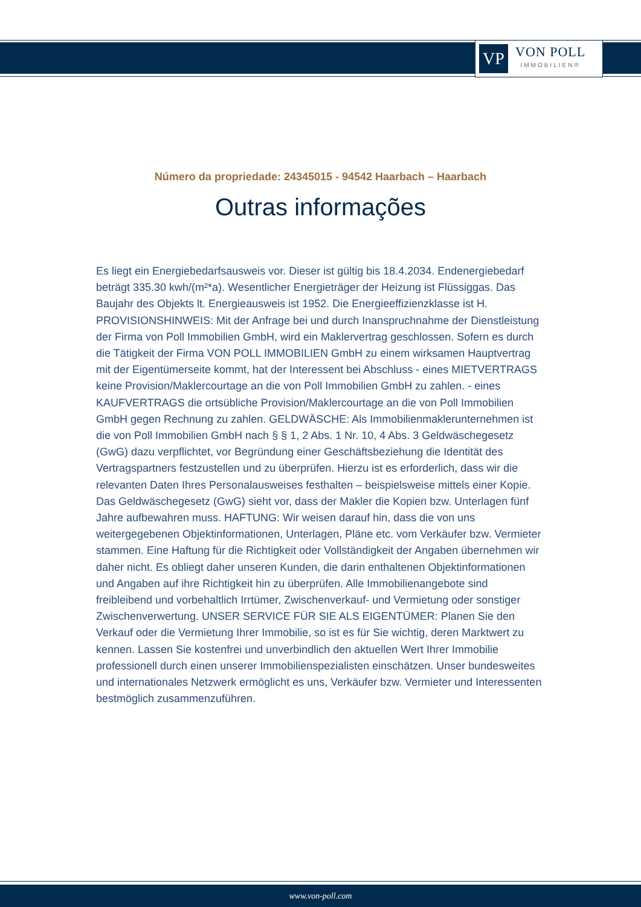VP
VON POLL
IMMOBILIEN®
Número da propriedade: 24345015 - 94542 Haarbach – Haarbach
Outras informações
Es liegt ein Energiebedarfsausweis vor. Dieser ist gültig bis 18.4.2034. Endenergiebedarf beträgt 335.30 kwh/(m²*a). Wesentlicher Energieträger der Heizung ist Flüssiggas. Das Baujahr des Objekts lt. Energieausweis ist 1952. Die Energieeffizienzklasse ist H. PROVISIONSHINWEIS: Mit der Anfrage bei und durch Inanspruchnahme der Dienstleistung der Firma von Poll Immobilien GmbH, wird ein Maklervertrag geschlossen. Sofern es durch die Tätigkeit der Firma VON POLL IMMOBILIEN GmbH zu einem wirksamen Hauptvertrag mit der Eigentümerseite kommt, hat der Interessent bei Abschluss - eines MIETVERTRAGS keine Provision/Maklercourtage an die von Poll Immobilien GmbH zu zahlen. - eines KAUFVERTRAGS die ortsübliche Provision/Maklercourtage an die von Poll Immobilien GmbH gegen Rechnung zu zahlen. GELDWÄSCHE: Als Immobilienmaklerunternehmen ist die von Poll Immobilien GmbH nach § § 1, 2 Abs. 1 Nr. 10, 4 Abs. 3 Geldwäschegesetz (GwG) dazu verpflichtet, vor Begründung einer Geschäftsbeziehung die Identität des Vertragspartners festzustellen und zu überprüfen. Hierzu ist es erforderlich, dass wir die relevanten Daten Ihres Personalausweises festhalten – beispielsweise mittels einer Kopie. Das Geldwäschegesetz (GwG) sieht vor, dass der Makler die Kopien bzw. Unterlagen fünf Jahre aufbewahren muss. HAFTUNG: Wir weisen darauf hin, dass die von uns weitergegebenen Objektinformationen, Unterlagen, Pläne etc. vom Verkäufer bzw. Vermieter stammen. Eine Haftung für die Richtigkeit oder Vollständigkeit der Angaben übernehmen wir daher nicht. Es obliegt daher unseren Kunden, die darin enthaltenen Objektinformationen und Angaben auf ihre Richtigkeit hin zu überprüfen. Alle Immobilienangebote sind freibleibend und vorbehaltlich Irrtümer, Zwischenverkauf- und Vermietung oder sonstiger Zwischenverwertung. UNSER SERVICE FÜR SIE ALS EIGENTÜMER: Planen Sie den Verkauf oder die Vermietung Ihrer Immobilie, so ist es für Sie wichtig, deren Marktwert zu kennen. Lassen Sie kostenfrei und unverbindlich den aktuellen Wert Ihrer Immobilie professionell durch einen unserer Immobilienspezialisten einschätzen. Unser bundesweites und internationales Netzwerk ermöglicht es uns, Verkäufer bzw. Vermieter und Interessenten bestmöglich zusammenzuführen.
www.von-poll.com